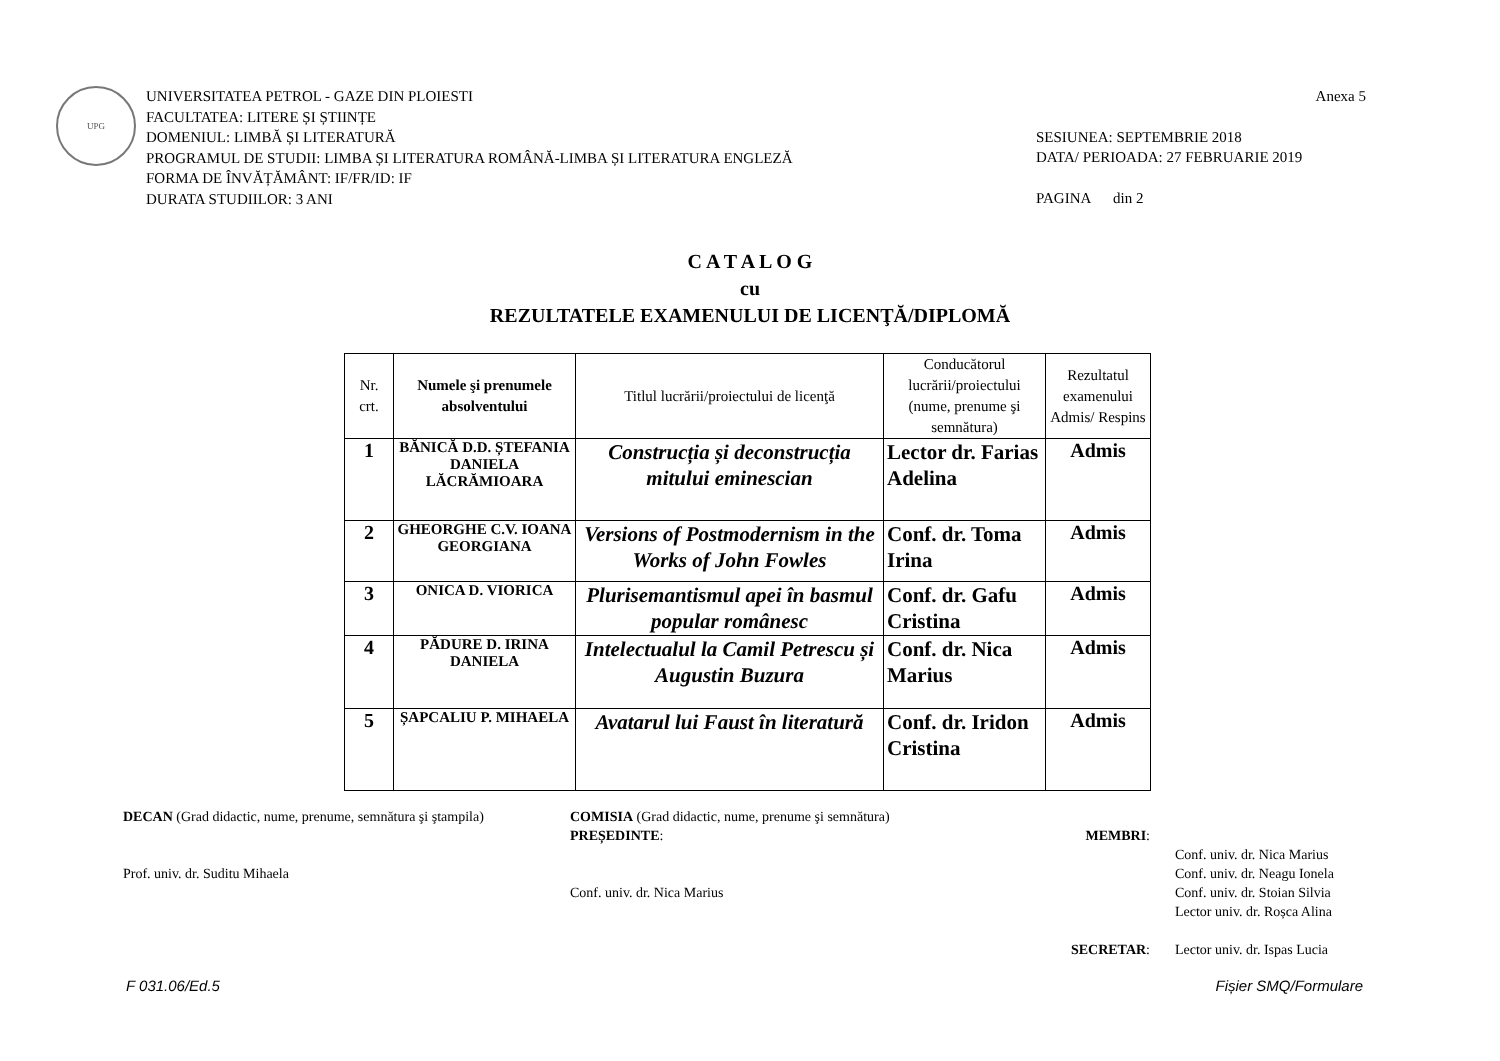UPG
UNIVERSITATEA PETROL - GAZE DIN PLOIESTI
FACULTATEA: LITERE ȘI ȘTIINȚE
DOMENIUL: LIMBĂ ȘI LITERATURĂ
PROGRAMUL DE STUDII: LIMBA ȘI LITERATURA ROMÂNĂ-LIMBA ȘI LITERATURA ENGLEZĂ
FORMA DE ÎNVĂȚĂMÂNT: IF/FR/ID: IF
DURATA STUDIILOR: 3 ANI
Anexa 5
SESIUNEA: SEPTEMBRIE 2018
DATA/ PERIOADA: 27 FEBRUARIE 2019
PAGINA din 2
C A T A L O G
cu
REZULTATELE EXAMENULUI DE LICENŢĂ/DIPLOMĂ
| Nr. crt. | Numele şi prenumele absolventului | Titlul lucrării/proiectului de licenţă | Conducătorul lucrării/proiectului (nume, prenume şi semnătura) | Rezultatul examenului Admis/ Respins |
| --- | --- | --- | --- | --- |
| 1 | BĂNICĂ D.D. ȘTEFANIA DANIELA LĂCRĂMIOARA | Construcția și deconstrucția mitului eminescian | Lector dr. Farias Adelina | Admis |
| 2 | GHEORGHE C.V. IOANA GEORGIANA | Versions of Postmodernism in the Works of John Fowles | Conf. dr. Toma Irina | Admis |
| 3 | ONICA D. VIORICA | Plurisemantismul apei în basmul popular românesc | Conf. dr. Gafu Cristina | Admis |
| 4 | PĂDURE D. IRINA DANIELA | Intelectualul la Camil Petrescu și Augustin Buzura | Conf. dr. Nica Marius | Admis |
| 5 | ȘAPCALIU P. MIHAELA | Avatarul lui Faust în literatură | Conf. dr. Iridon Cristina | Admis |
DECAN (Grad didactic, nume, prenume, semnătura şi ştampila)
Prof. univ. dr. Suditu Mihaela
COMISIA (Grad didactic, nume, prenume şi semnătura)
PREȘEDINTE:
Conf. univ. dr. Nica Marius
MEMBRI:
SECRETAR:
Conf. univ. dr. Nica Marius
Conf. univ. dr. Neagu Ionela
Conf. univ. dr. Stoian Silvia
Lector univ. dr. Roșca Alina
Lector univ. dr. Ispas Lucia
F 031.06/Ed.5 Fișier SMQ/Formulare